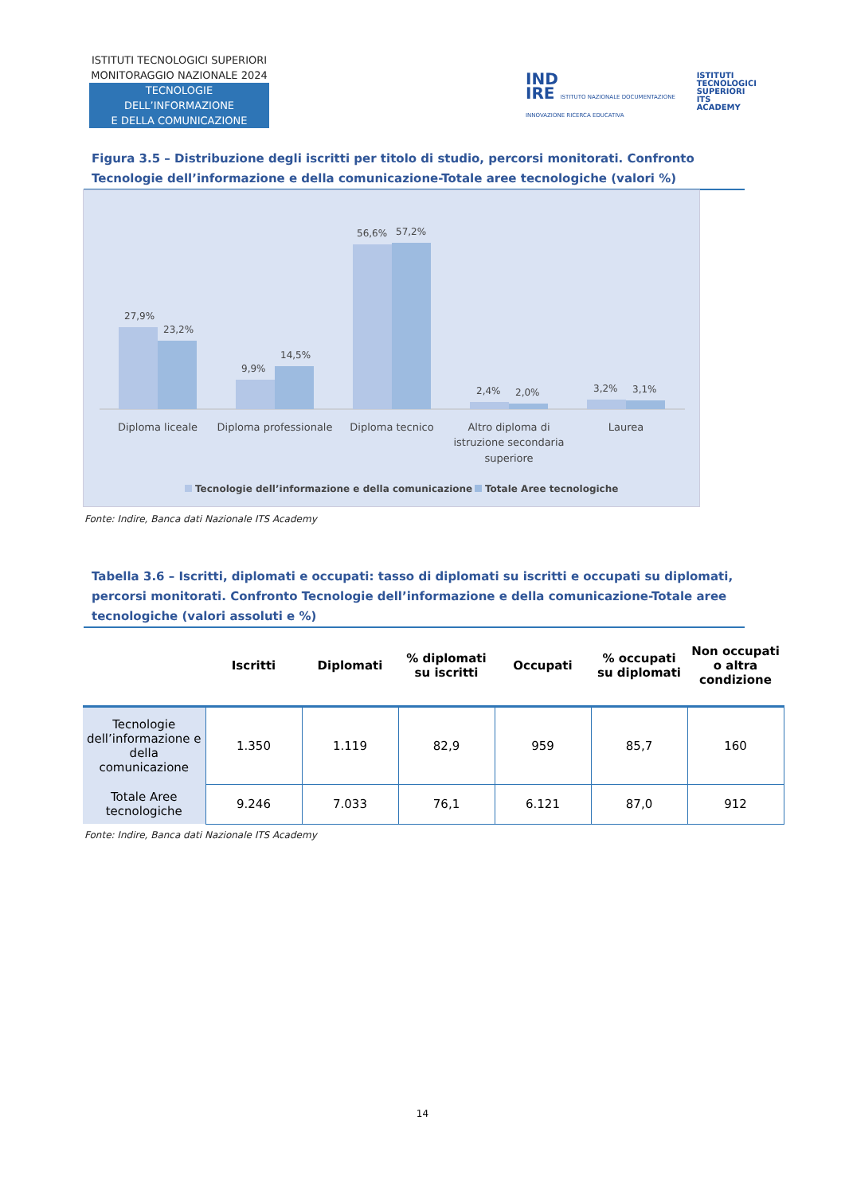ISTITUTI TECNOLOGICI SUPERIORI
MONITORAGGIO NAZIONALE 2024
TECNOLOGIE DELL’INFORMAZIONE
E DELLA COMUNICAZIONE
IND
IRE ISTITUTO NAZIONALE DOCUMENTAZIONE INNOVAZIONE RICERCA EDUCATIVA
ISTITUTI
TECNOLOGICI
SUPERIORI
ITS ACADEMY
Figura 3.5 – Distribuzione degli iscritti per titolo di studio, percorsi monitorati. Confronto Tecnologie dell’informazione e della comunicazione-Totale aree tecnologiche (valori %)
27,9%
23,2%
9,9%
14,5%
56,6%
57,2%
2,4%
2,0%
3,2%
3,1%
Diploma liceale
Diploma professionale
Diploma tecnico
Altro diploma di
istruzione secondaria
superiore
Laurea
Tecnologie dell’informazione e della comunicazione
Totale Aree tecnologiche
Fonte: Indire, Banca dati Nazionale ITS Academy
Tabella 3.6 – Iscritti, diplomati e occupati: tasso di diplomati su iscritti e occupati su diplomati, percorsi monitorati. Confronto Tecnologie dell’informazione e della comunicazione-Totale aree tecnologiche (valori assoluti e %)
| | Iscritti | Diplomati | % diplomati su iscritti | Occupati | % occupati su diplomati | Non occupati o altra condizione |
| --- | --- | --- | --- | --- | --- | --- |
| Tecnologie dell’informazione e della comunicazione | 1.350 | 1.119 | 82,9 | 959 | 85,7 | 160 |
| Totale Aree tecnologiche | 9.246 | 7.033 | 76,1 | 6.121 | 87,0 | 912 |
Fonte: Indire, Banca dati Nazionale ITS Academy
14